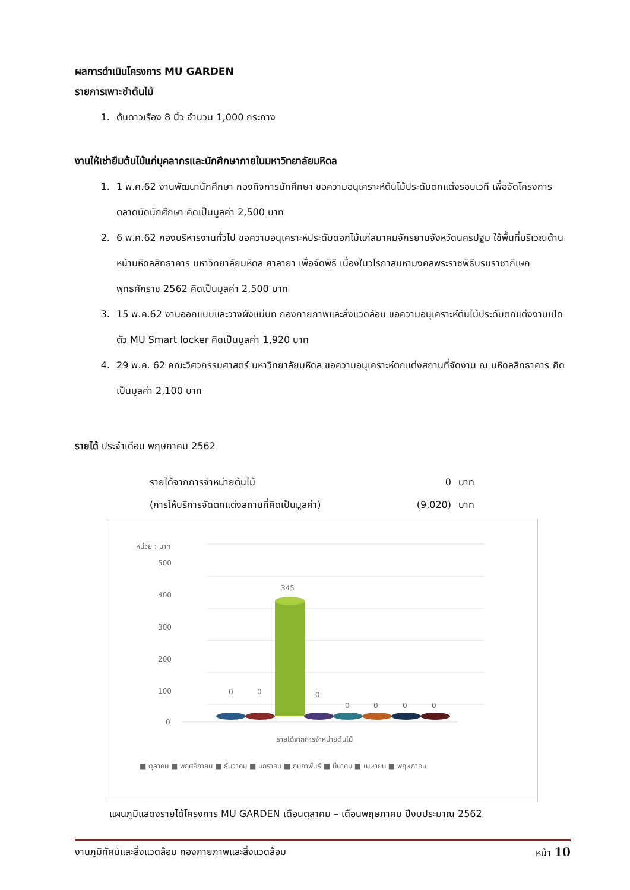ผลการดำเนินโครงการ MU GARDEN
รายการเพาะชำต้นไม้
1. ต้นดาวเรือง 8 นิ้ว จำนวน 1,000 กระถาง
งานให้เช่ายืมต้นไม้แก่บุคลากรและนักศึกษาภายในมหาวิทยาลัยมหิดล
1. 1 พ.ค.62 งานพัฒนานักศึกษา กองกิจการนักศึกษา ขอความอนุเคราะห์ต้นไม้ประดับตกแต่งรอบเวที เพื่อจัดโครงการตลาดนัดนักศึกษา คิดเป็นมูลค่า 2,500 บาท
2. 6 พ.ค.62 กองบริหารงานทั่วไป ขอความอนุเคราะห์ประดับดอกไม้แก่สมาคมจักรยานจังหวัดนครปฐม ใช้พื้นที่บริเวณด้านหน้ามหิดลสิทธาคาร มหาวิทยาลัยมหิดล ศาลายา เพื่อจัดพิธี เนื่องในวโรกาสมหามงคลพระราชพิธีบรมราชาภิเษก พุทธศักราช 2562 คิดเป็นมูลค่า 2,500 บาท
3. 15 พ.ค.62 งานออกแบบและวางผังแม่บท กองกายภาพและสิ่งแวดล้อม ขอความอนุเคราะห์ต้นไม้ประดับตกแต่งงานเปิดตัว MU Smart locker คิดเป็นมูลค่า 1,920 บาท
4. 29 พ.ค. 62 คณะวิศวกรรมศาสตร์ มหาวิทยาลัยมหิดล ขอความอนุเคราะห์ตกแต่งสถานที่จัดงาน ณ มหิดลสิทธาคาร คิดเป็นมูลค่า 2,100 บาท
รายได้ ประจำเดือน พฤษภาคม 2562
รายได้จากการจำหน่ายต้นไม้ 0 บาท (การให้บริการจัดตกแต่งสถานที่คิดเป็นมูลค่า) (9,020) บาท
หน่วย : บาท
500
400
300
200
100
0
345
0
0
0
0
0
0
0
รายได้จากการจำหน่ายต้นไม้
■ ตุลาคม ■ พฤศจิกายน ■ ธันวาคม ■ มกราคม ■ กุมภาพันธ์ ■ มีนาคม ■ เมษายน ■ พฤษภาคม
แผนภูมิแสดงรายได้โครงการ MU GARDEN เดือนตุลาคม – เดือนพฤษภาคม ปีงบประมาณ 2562
งานภูมิทัศน์และสิ่งแวดล้อม กองกายภาพและสิ่งแวดล้อม หน้า 10